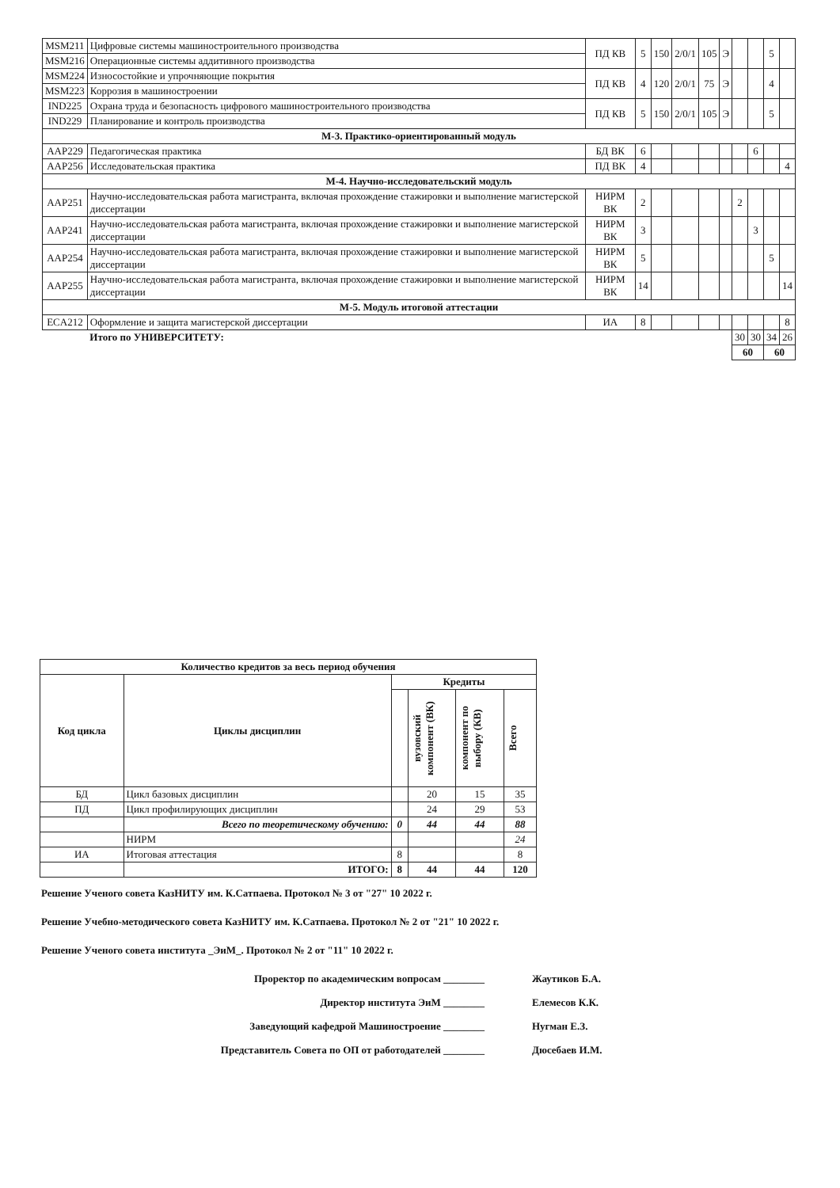| MSM211 | Цифровые системы машиностроительного производства | ПД КВ | 5 | 150 | 2/0/1 | 105 | Э | | | 5 | |
| MSM216 | Операционные системы аддитивного производства | | | | | | | | | | |
| MSM224 | Износостойкие и упрочняющие покрытия | ПД КВ | 4 | 120 | 2/0/1 | 75 | Э | | | 4 | |
| MSM223 | Коррозия в машиностроении | | | | | | | | | | |
| IND225 | Охрана труда и безопасность цифрового машиностроительного производства | ПД КВ | 5 | 150 | 2/0/1 | 105 | Э | | | 5 | |
| IND229 | Планирование и контроль производства | | | | | | | | | | |
| М-3. Практико-ориентированный модуль | | | | | | | | | | | |
| AAP229 | Педагогическая практика | БД ВК | 6 | | | | | | 6 | | |
| AAP256 | Исследовательская практика | ПД ВК | 4 | | | | | | | | 4 |
| М-4. Научно-исследовательский модуль | | | | | | | | | | | |
| AAP251 | Научно-исследовательская работа магистранта, включая прохождение стажировки и выполнение магистерской диссертации | НИРМ ВК | 2 | | | | | 2 | | | |
| AAP241 | Научно-исследовательская работа магистранта, включая прохождение стажировки и выполнение магистерской диссертации | НИРМ ВК | 3 | | | | | | 3 | | |
| AAP254 | Научно-исследовательская работа магистранта, включая прохождение стажировки и выполнение магистерской диссертации | НИРМ ВК | 5 | | | | | | | 5 | |
| AAP255 | Научно-исследовательская работа магистранта, включая прохождение стажировки и выполнение магистерской диссертации | НИРМ ВК | 14 | | | | | | | | 14 |
| М-5. Модуль итоговой аттестации | | | | | | | | | | | |
| ECA212 | Оформление и защита магистерской диссертации | ИА | 8 | | | | | | | | 8 |
| | Итого по УНИВЕРСИТЕТУ: | | | | | | | 30 | 30 | 34 | 26 |
| | | | | | | | | 60 | | 60 | |
| Количество кредитов за весь период обучения | | | | | |
| --- | --- | --- | --- | --- | --- |
| Код цикла | Циклы дисциплин | Кредиты | | | |
| | | | вузовский компонент (ВК) | компонент по выбору (КВ) | Всего |
| БД | Цикл базовых дисциплин | | 20 | 15 | 35 |
| ПД | Цикл профилирующих дисциплин | | 24 | 29 | 53 |
| | Всего по теоретическому обучению: | 0 | 44 | 44 | 88 |
| | НИРМ | | | | 24 |
| ИА | Итоговая аттестация | 8 | | | 8 |
| | ИТОГО: | 8 | 44 | 44 | 120 |
Решение Ученого совета КазНИТУ им. К.Сатпаева. Протокол № 3 от "27" 10 2022 г.
Решение Учебно-методического совета КазНИТУ им. К.Сатпаева. Протокол № 2 от "21" 10 2022 г.
Решение Ученого совета института _ЭиМ_. Протокол № 2 от "11" 10 2022 г.
Проректор по академическим вопросам ________ Жаутиков Б.А.
Директор института ЭиМ ________ Елемесов К.К.
Заведующий кафедрой Машиностроение ________ Нугман Е.З.
Представитель Совета по ОП от работодателей ________ Дюсебаев И.М.